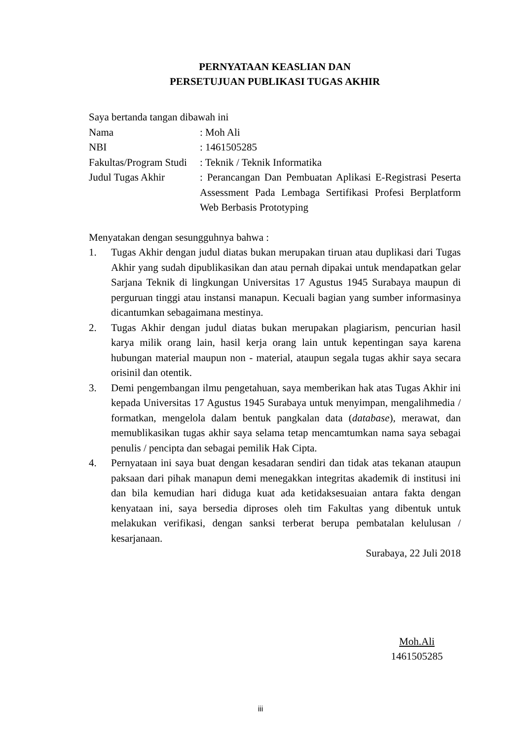PERNYATAAN KEASLIAN DAN
PERSETUJUAN PUBLIKASI TUGAS AKHIR
Saya bertanda tangan dibawah ini
| Nama | : Moh Ali |
| NBI | : 1461505285 |
| Fakultas/Program Studi | : Teknik / Teknik Informatika |
| Judul Tugas Akhir | : Perancangan Dan Pembuatan Aplikasi E-Registrasi Peserta Assessment Pada Lembaga Sertifikasi Profesi Berplatform Web Berbasis Prototyping |
Menyatakan dengan sesungguhnya bahwa :
1. Tugas Akhir dengan judul diatas bukan merupakan tiruan atau duplikasi dari Tugas Akhir yang sudah dipublikasikan dan atau pernah dipakai untuk mendapatkan gelar Sarjana Teknik di lingkungan Universitas 17 Agustus 1945 Surabaya maupun di perguruan tinggi atau instansi manapun. Kecuali bagian yang sumber informasinya dicantumkan sebagaimana mestinya.
2. Tugas Akhir dengan judul diatas bukan merupakan plagiarism, pencurian hasil karya milik orang lain, hasil kerja orang lain untuk kepentingan saya karena hubungan material maupun non - material, ataupun segala tugas akhir saya secara orisinil dan otentik.
3. Demi pengembangan ilmu pengetahuan, saya memberikan hak atas Tugas Akhir ini kepada Universitas 17 Agustus 1945 Surabaya untuk menyimpan, mengalihmedia / formatkan, mengelola dalam bentuk pangkalan data (database), merawat, dan memublikasikan tugas akhir saya selama tetap mencamtumkan nama saya sebagai penulis / pencipta dan sebagai pemilik Hak Cipta.
4. Pernyataan ini saya buat dengan kesadaran sendiri dan tidak atas tekanan ataupun paksaan dari pihak manapun demi menegakkan integritas akademik di institusi ini dan bila kemudian hari diduga kuat ada ketidaksesuaian antara fakta dengan kenyataan ini, saya bersedia diproses oleh tim Fakultas yang dibentuk untuk melakukan verifikasi, dengan sanksi terberat berupa pembatalan kelulusan / kesarjanaan.
Surabaya, 22 Juli 2018
Moh.Ali
1461505285
iii